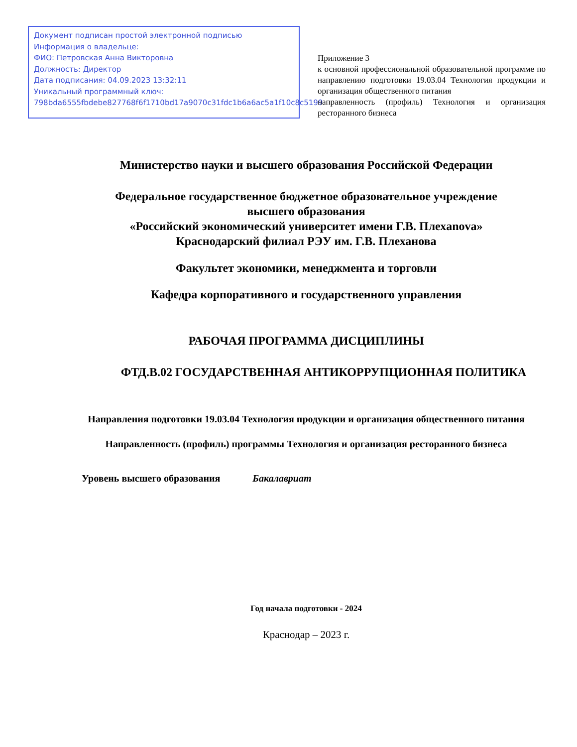Документ подписан простой электронной подписью
Информация о владельце:
ФИО: Петровская Анна Викторовна
Должность: Директор
Дата подписания: 04.09.2023 13:32:11
Уникальный программный ключ:
798bda6555fbdebe827768f6f1710bd17a9070c31fdc1b6a6ac5a1f10c8c5199
Приложение 3
к основной профессиональной образовательной программе по направлению подготовки 19.03.04 Технология продукции и организация общественного питания
направленность (профиль) Технология и организация ресторанного бизнеса
Министерство науки и высшего образования Российской Федерации
Федеральное государственное бюджетное образовательное учреждение
высшего образования
«Российский экономический университет имени Г.В. Плехanova»
Краснодарский филиал РЭУ им. Г.В. Плеханова
Факультет экономики, менеджмента и торговли
Кафедра корпоративного и государственного управления
РАБОЧАЯ ПРОГРАММА ДИСЦИПЛИНЫ
ФТД.В.02 ГОСУДАРСТВЕННАЯ АНТИКОРРУПЦИОННАЯ ПОЛИТИКА
Направления подготовки 19.03.04 Технология продукции и организация общественного питания
Направленность (профиль) программы Технология и организация ресторанного бизнеса
Уровень высшего образования Бакалавриат
Год начала подготовки - 2024
Краснодар – 2023 г.